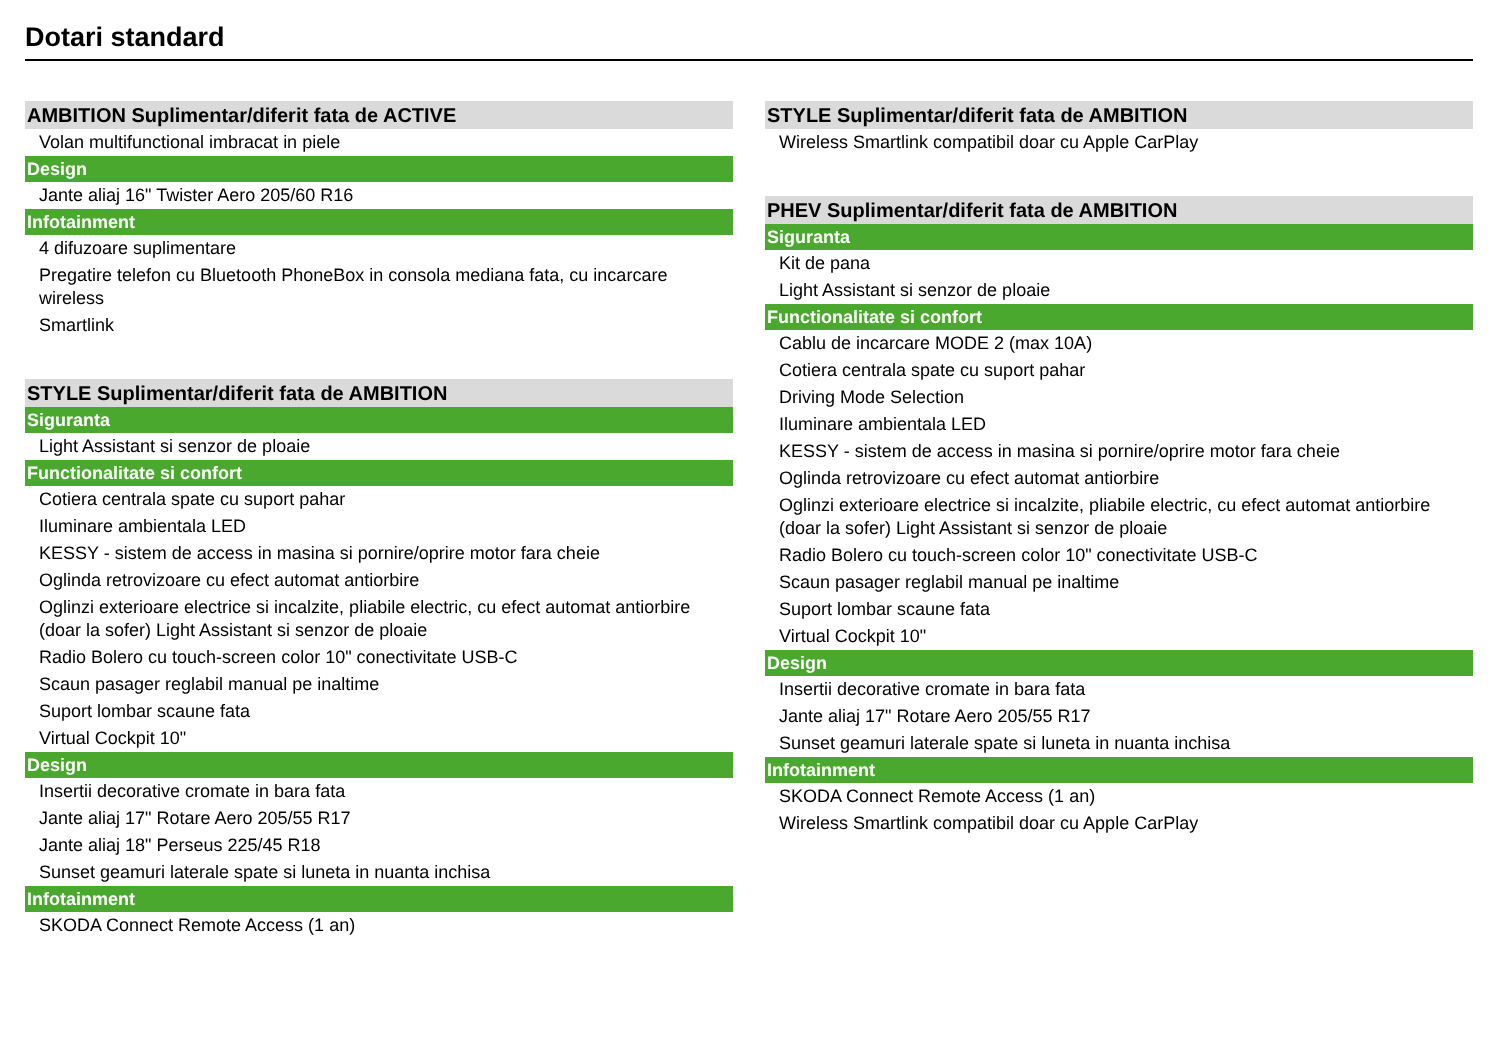Dotari standard
| AMBITION Suplimentar/diferit fata de ACTIVE |
| --- |
| Volan multifunctional imbracat in piele |
| Design |
| Jante aliaj 16" Twister Aero 205/60 R16 |
| Infotainment |
| 4 difuzoare suplimentare |
| Pregatire telefon cu Bluetooth PhoneBox in consola mediana fata, cu incarcare wireless |
| Smartlink |
| STYLE Suplimentar/diferit fata de AMBITION |
| --- |
| Siguranta |
| Light Assistant si senzor de ploaie |
| Functionalitate si confort |
| Cotiera centrala spate cu suport pahar |
| Iluminare ambientala LED |
| KESSY - sistem de access in masina si pornire/oprire motor fara cheie |
| Oglinda retrovizoare cu efect automat antiorbire |
| Oglinzi exterioare electrice si incalzite, pliabile electric, cu efect automat antiorbire (doar la sofer) Light Assistant si senzor de ploaie |
| Radio Bolero cu touch-screen color 10" conectivitate USB-C |
| Scaun pasager reglabil manual pe inaltime |
| Suport lombar scaune fata |
| Virtual Cockpit 10" |
| Design |
| Insertii decorative cromate in bara fata |
| Jante aliaj 17" Rotare Aero 205/55 R17 |
| Jante aliaj 18" Perseus 225/45 R18 |
| Sunset geamuri laterale spate si luneta in nuanta inchisa |
| Infotainment |
| SKODA Connect Remote Access (1 an) |
| STYLE Suplimentar/diferit fata de AMBITION |
| --- |
| Wireless Smartlink compatibil doar cu Apple CarPlay |
| PHEV Suplimentar/diferit fata de AMBITION |
| --- |
| Siguranta |
| Kit de pana |
| Light Assistant si senzor de ploaie |
| Functionalitate si confort |
| Cablu de incarcare MODE 2 (max 10A) |
| Cotiera centrala spate cu suport pahar |
| Driving Mode Selection |
| Iluminare ambientala LED |
| KESSY - sistem de access in masina si pornire/oprire motor fara cheie |
| Oglinda retrovizoare cu efect automat antiorbire |
| Oglinzi exterioare electrice si incalzite, pliabile electric, cu efect automat antiorbire (doar la sofer) Light Assistant si senzor de ploaie |
| Radio Bolero cu touch-screen color 10" conectivitate USB-C |
| Scaun pasager reglabil manual pe inaltime |
| Suport lombar scaune fata |
| Virtual Cockpit 10" |
| Design |
| Insertii decorative cromate in bara fata |
| Jante aliaj 17" Rotare Aero 205/55 R17 |
| Sunset geamuri laterale spate si luneta in nuanta inchisa |
| Infotainment |
| SKODA Connect Remote Access (1 an) |
| Wireless Smartlink compatibil doar cu Apple CarPlay |